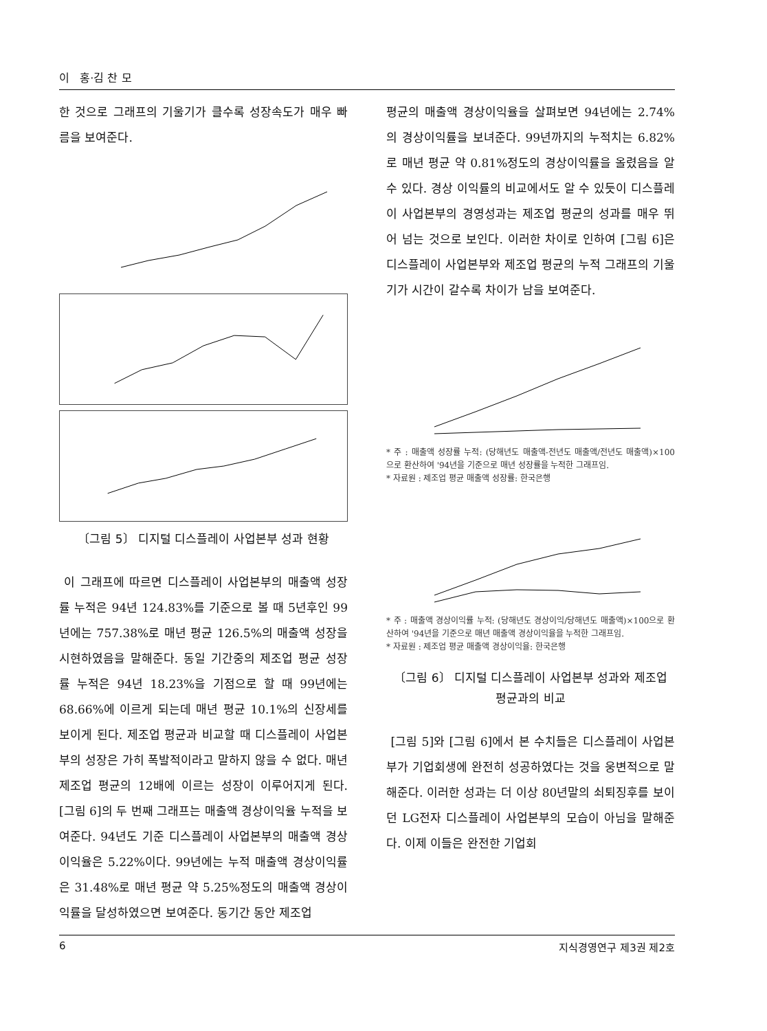이 홍·김 찬 모
한 것으로 그래프의 기울기가 클수록 성장속도가 매우 빠름을 보여준다.
〔그림 5〕 디지털 디스플레이 사업본부 성과 현황
이 그래프에 따르면 디스플레이 사업본부의 매출액 성장률 누적은 94년 124.83%를 기준으로 볼 때 5년후인 99년에는 757.38%로 매년 평균 126.5%의 매출액 성장을 시현하였음을 말해준다. 동일 기간중의 제조업 평균 성장률 누적은 94년 18.23%을 기점으로 할 때 99년에는 68.66%에 이르게 되는데 매년 평균 10.1%의 신장세를 보이게 된다. 제조업 평균과 비교할 때 디스플레이 사업본부의 성장은 가히 폭발적이라고 말하지 않을 수 없다. 매년 제조업 평균의 12배에 이르는 성장이 이루어지게 된다. [그림 6]의 두 번째 그래프는 매출액 경상이익율 누적을 보여준다. 94년도 기준 디스플레이 사업본부의 매출액 경상이익율은 5.22%이다. 99년에는 누적 매출액 경상이익률은 31.48%로 매년 평균 약 5.25%정도의 매출액 경상이익률을 달성하였으면 보여준다. 동기간 동안 제조업
평균의 매출액 경상이익율을 살펴보면 94년에는 2.74%의 경상이익률을 보녀준다. 99년까지의 누적치는 6.82%로 매년 평균 약 0.81%정도의 경상이익률을 올렸음을 알 수 있다. 경상 이익률의 비교에서도 알 수 있듯이 디스플레이 사업본부의 경영성과는 제조업 평균의 성과를 매우 뛰어 넘는 것으로 보인다. 이러한 차이로 인하여 [그림 6]은 디스플레이 사업본부와 제조업 평균의 누적 그래프의 기울기가 시간이 갈수록 차이가 남을 보여준다.
* 주 : 매출액 성장률 누적: (당해년도 매출액-전년도 매출액/전년도 매출액)×100 으로 환산하여 '94년을 기준으로 매년 성장률을 누적한 그래프임.
* 자료원 : 제조업 평균 매출액 성장률: 한국은행
* 주 : 매출액 경상이익률 누적: (당해년도 경상이익/당해년도 매출액)×100으로 환산하여 '94년을 기준으로 매년 매출액 경상이익율을 누적한 그래프임.
* 자료원 : 제조업 평균 매출액 경상이익율: 한국은행
〔그림 6〕 디지털 디스플레이 사업본부 성과와 제조업
평균과의 비교
[그림 5]와 [그림 6]에서 본 수치들은 디스플레이 사업본부가 기업회생에 완전히 성공하였다는 것을 웅변적으로 말해준다. 이러한 성과는 더 이상 80년말의 쇠퇴징후를 보이던 LG전자 디스플레이 사업본부의 모습이 아님을 말해준다. 이제 이들은 완전한 기업회
6 지식경영연구 제3권 제2호